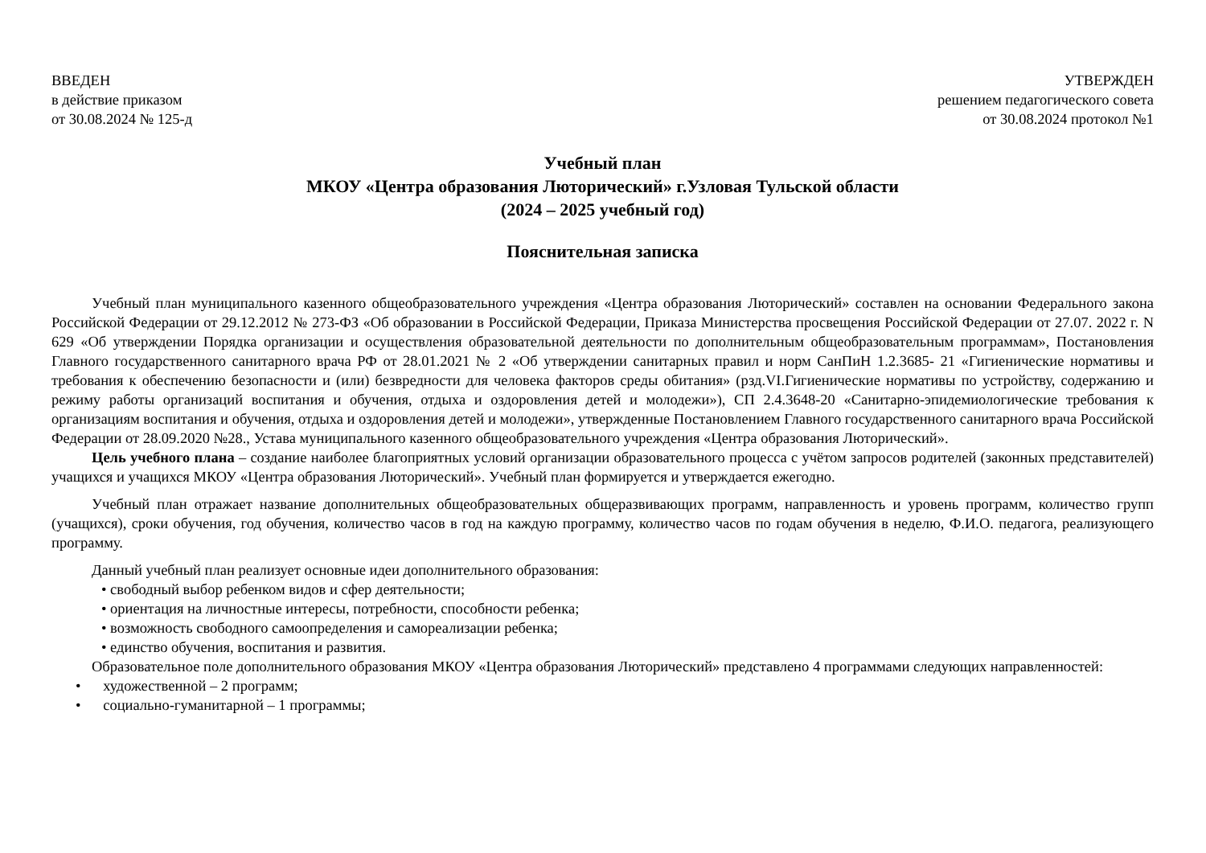ВВЕДЕН
в действие приказом
от 30.08.2024 № 125-д
УТВЕРЖДЕН
решением педагогического совета
от 30.08.2024 протокол №1
Учебный план
МКОУ «Центра образования Люторический» г.Узловая Тульской области
(2024 – 2025 учебный год)
Пояснительная записка
Учебный план муниципального казенного общеобразовательного учреждения «Центра образования Люторический» составлен на основании Федерального закона Российской Федерации от 29.12.2012 № 273-ФЗ «Об образовании в Российской Федерации, Приказа Министерства просвещения Российской Федерации от 27.07. 2022 г. N 629 «Об утверждении Порядка организации и осуществления образовательной деятельности по дополнительным общеобразовательным программам», Постановления Главного государственного санитарного врача РФ от 28.01.2021 № 2 «Об утверждении санитарных правил и норм СанПиН 1.2.3685- 21 «Гигиенические нормативы и требования к обеспечению безопасности и (или) безвредности для человека факторов среды обитания» (рзд.VI.Гигиенические нормативы по устройству, содержанию и режиму работы организаций воспитания и обучения, отдыха и оздоровления детей и молодежи»), СП 2.4.3648-20 «Санитарно-эпидемиологические требования к организациям воспитания и обучения, отдыха и оздоровления детей и молодежи», утвержденные Постановлением Главного государственного санитарного врача Российской Федерации от 28.09.2020 №28., Устава муниципального казенного общеобразовательного учреждения «Центра образования Люторический».
Цель учебного плана – создание наиболее благоприятных условий организации образовательного процесса с учётом запросов родителей (законных представителей) учащихся и учащихся МКОУ «Центра образования Люторический». Учебный план формируется и утверждается ежегодно.
Учебный план отражает название дополнительных общеобразовательных общеразвивающих программ, направленность и уровень программ, количество групп (учащихся), сроки обучения, год обучения, количество часов в год на каждую программу, количество часов по годам обучения в неделю, Ф.И.О. педагога, реализующего программу.
Данный учебный план реализует основные идеи дополнительного образования:
• свободный выбор ребенком видов и сфер деятельности;
• ориентация на личностные интересы, потребности, способности ребенка;
• возможность свободного самоопределения и самореализации ребенка;
• единство обучения, воспитания и развития.
Образовательное поле дополнительного образования МКОУ «Центра образования Люторический» представлено 4 программами следующих направленностей:
• художественной – 2 программ;
• социально-гуманитарной – 1 программы;